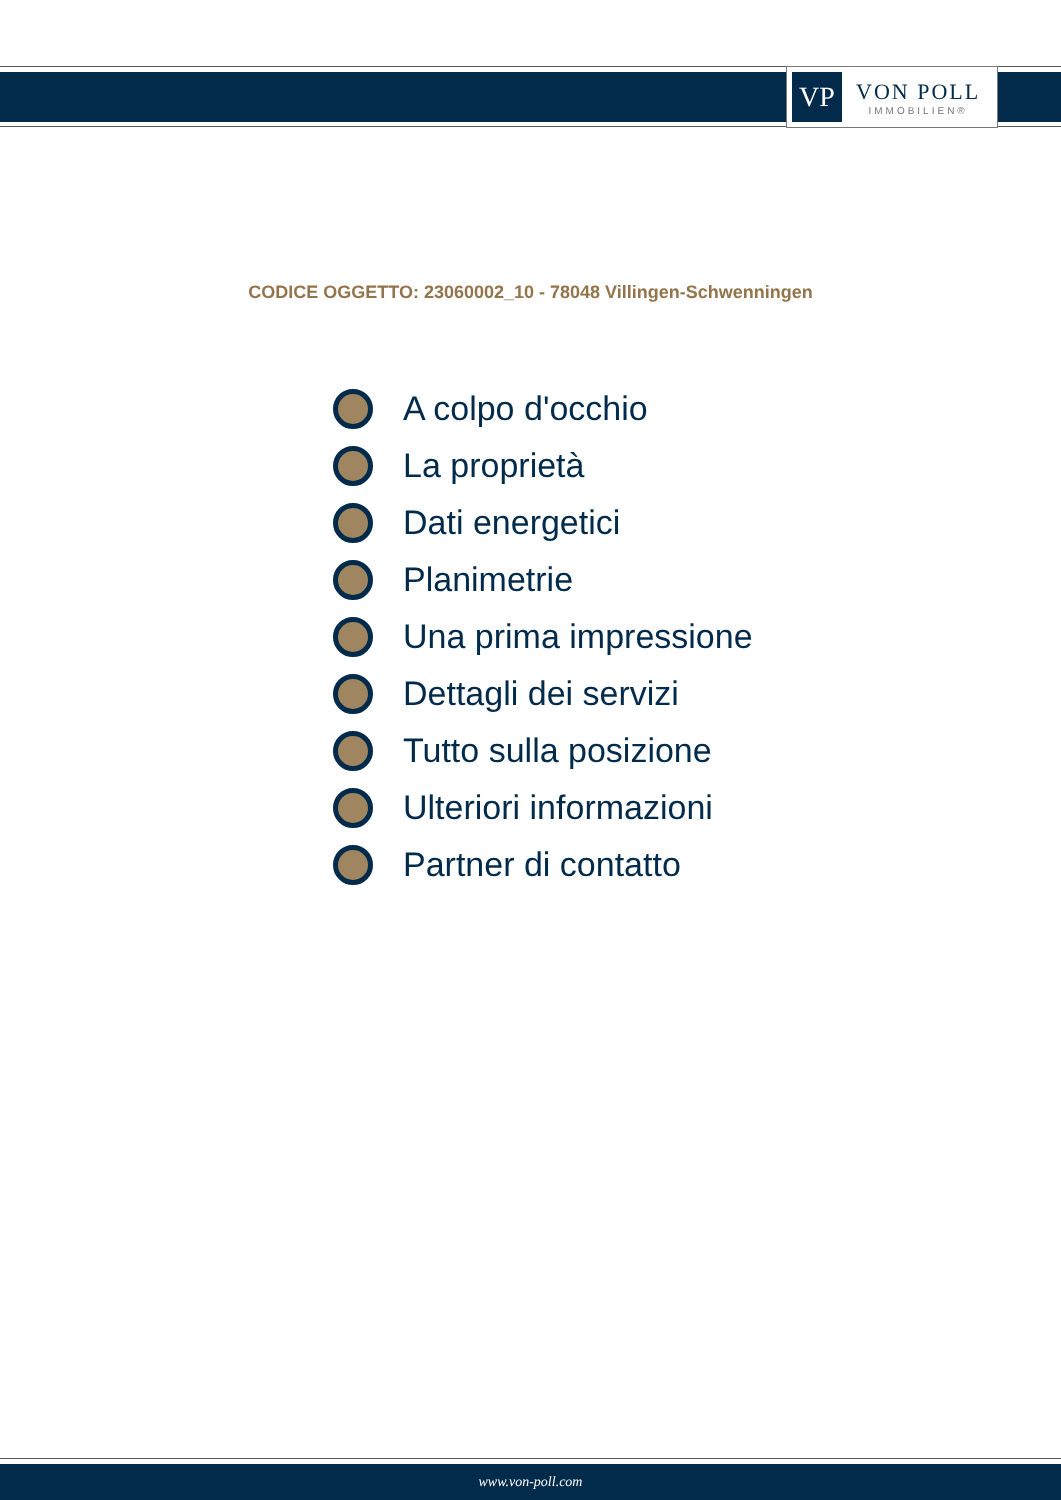VP
VON POLL
IMMOBILIEN®
CODICE OGGETTO: 23060002_10 - 78048 Villingen-Schwenningen
A colpo d'occhio
La proprietà
Dati energetici
Planimetrie
Una prima impressione
Dettagli dei servizi
Tutto sulla posizione
Ulteriori informazioni
Partner di contatto
www.von-poll.com